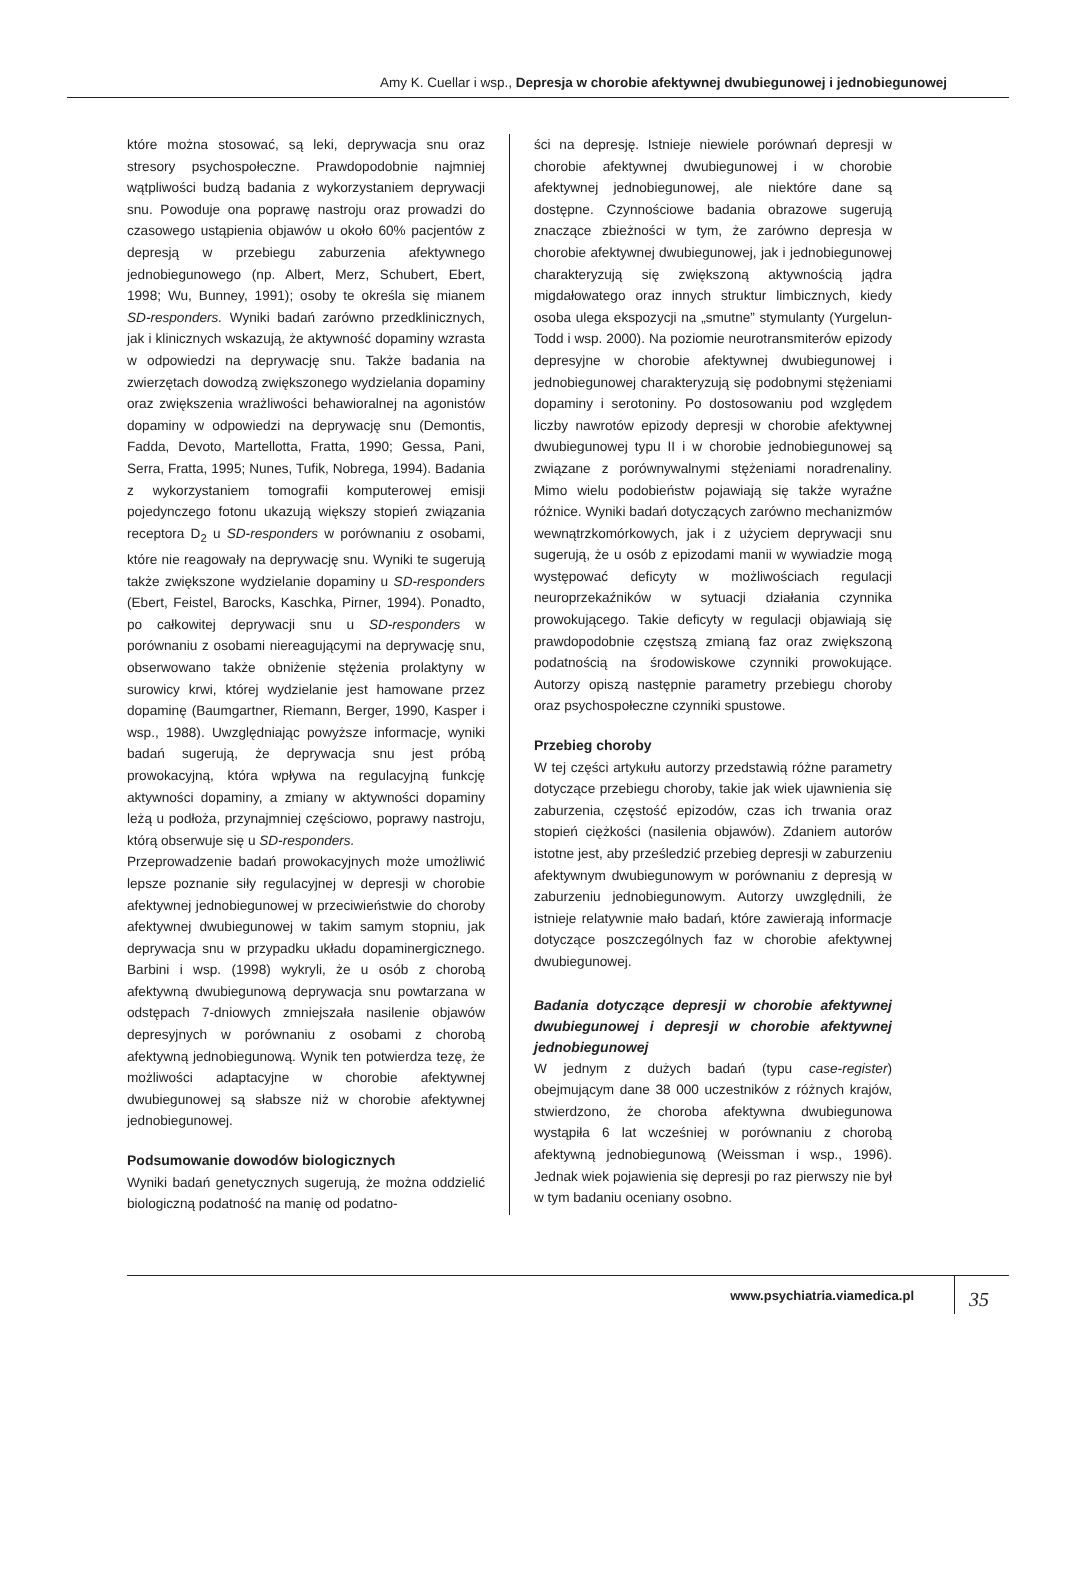Amy K. Cuellar i wsp., Depresja w chorobie afektywnej dwubiegunowej i jednobiegunowej
które można stosować, są leki, deprywacja snu oraz stresory psychospołeczne. Prawdopodobnie najmniej wątpliwości budzą badania z wykorzystaniem deprywacji snu. Powoduje ona poprawę nastroju oraz prowadzi do czasowego ustąpienia objawów u około 60% pacjentów z depresją w przebiegu zaburzenia afektywnego jednobiegunowego (np. Albert, Merz, Schubert, Ebert, 1998; Wu, Bunney, 1991); osoby te określa się mianem SD-responders. Wyniki badań zarówno przedklinicznych, jak i klinicznych wskazują, że aktywność dopaminy wzrasta w odpowiedzi na deprywację snu. Także badania na zwierzętach dowodzą zwiększonego wydzielania dopaminy oraz zwiększenia wrażliwości behawioralnej na agonistów dopaminy w odpowiedzi na deprywację snu (Demontis, Fadda, Devoto, Martellotta, Fratta, 1990; Gessa, Pani, Serra, Fratta, 1995; Nunes, Tufik, Nobrega, 1994). Badania z wykorzystaniem tomografii komputerowej emisji pojedynczego fotonu ukazują większy stopień związania receptora D<sub>2</sub> u SD-responders w porównaniu z osobami, które nie reagowały na deprywację snu. Wyniki te sugerują także zwiększone wydzielanie dopaminy u SD-responders (Ebert, Feistel, Barocks, Kaschka, Pirner, 1994). Ponadto, po całkowitej deprywacji snu u SD-responders w porównaniu z osobami niereagującymi na deprywację snu, obserwowano także obniżenie stężenia prolaktyny w surowicy krwi, której wydzielanie jest hamowane przez dopaminę (Baumgartner, Riemann, Berger, 1990, Kasper i wsp., 1988). Uwzględniając powyższe informacje, wyniki badań sugerują, że deprywacja snu jest próbą prowokacyjną, która wpływa na regulacyjną funkcję aktywności dopaminy, a zmiany w aktywności dopaminy leżą u podłoża, przynajmniej częściowo, poprawy nastroju, którą obserwuje się u SD-responders.
Przeprowadzenie badań prowokacyjnych może umożliwić lepsze poznanie siły regulacyjnej w depresji w chorobie afektywnej jednobiegunowej w przeciwieństwie do choroby afektywnej dwubiegunowej w takim samym stopniu, jak deprywacja snu w przypadku układu dopaminergicznego. Barbini i wsp. (1998) wykryli, że u osób z chorobą afektywną dwubiegunową deprywacja snu powtarzana w odstępach 7-dniowych zmniejszała nasilenie objawów depresyjnych w porównaniu z osobami z chorobą afektywną jednobiegunową. Wynik ten potwierdza tezę, że możliwości adaptacyjne w chorobie afektywnej dwubiegunowej są słabsze niż w chorobie afektywnej jednobiegunowej.
Podsumowanie dowodów biologicznych
Wyniki badań genetycznych sugerują, że można oddzielić biologiczną podatność na manię od podatno-
ści na depresję. Istnieje niewiele porównań depresji w chorobie afektywnej dwubiegunowej i w chorobie afektywnej jednobiegunowej, ale niektóre dane są dostępne. Czynnościowe badania obrazowe sugerują znaczące zbieżności w tym, że zarówno depresja w chorobie afektywnej dwubiegunowej, jak i jednobiegunowej charakteryzują się zwiększoną aktywnością jądra migdałowatego oraz innych struktur limbicznych, kiedy osoba ulega ekspozycji na „smutne” stymulanty (Yurgelun-Todd i wsp. 2000). Na poziomie neurotransmiterów epizody depresyjne w chorobie afektywnej dwubiegunowej i jednobiegunowej charakteryzują się podobnymi stężeniami dopaminy i serotoniny. Po dostosowaniu pod względem liczby nawrotów epizody depresji w chorobie afektywnej dwubiegunowej typu II i w chorobie jednobiegunowej są związane z porównywalnymi stężeniami noradrenaliny. Mimo wielu podobieństw pojawiają się także wyraźne różnice. Wyniki badań dotyczących zarówno mechanizmów wewnątrzkomórkowych, jak i z użyciem deprywacji snu sugerują, że u osób z epizodami manii w wywiadzie mogą występować deficyty w możliwościach regulacji neuroprzekaźników w sytuacji działania czynnika prowokującego. Takie deficyty w regulacji objawiają się prawdopodobnie częstszą zmianą faz oraz zwiększoną podatnością na środowiskowe czynniki prowokujące. Autorzy opiszą następnie parametry przebiegu choroby oraz psychospołeczne czynniki spustowe.
Przebieg choroby
W tej części artykułu autorzy przedstawią różne parametry dotyczące przebiegu choroby, takie jak wiek ujawnienia się zaburzenia, częstość epizodów, czas ich trwania oraz stopień ciężkości (nasilenia objawów). Zdaniem autorów istotne jest, aby prześledzić przebieg depresji w zaburzeniu afektywnym dwubiegunowym w porównaniu z depresją w zaburzeniu jednobiegunowym. Autorzy uwzględnili, że istnieje relatywnie mało badań, które zawierają informacje dotyczące poszczególnych faz w chorobie afektywnej dwubiegunowej.
Badania dotyczące depresji w chorobie afektywnej dwubiegunowej i depresji w chorobie afektywnej jednobiegunowej
W jednym z dużych badań (typu case-register) obejmującym dane 38 000 uczestników z różnych krajów, stwierdzono, że choroba afektywna dwubiegunowa wystąpiła 6 lat wcześniej w porównaniu z chorobą afektywną jednobiegunową (Weissman i wsp., 1996). Jednak wiek pojawienia się depresji po raz pierwszy nie był w tym badaniu oceniany osobno.
www.psychiatria.viamedica.pl 35